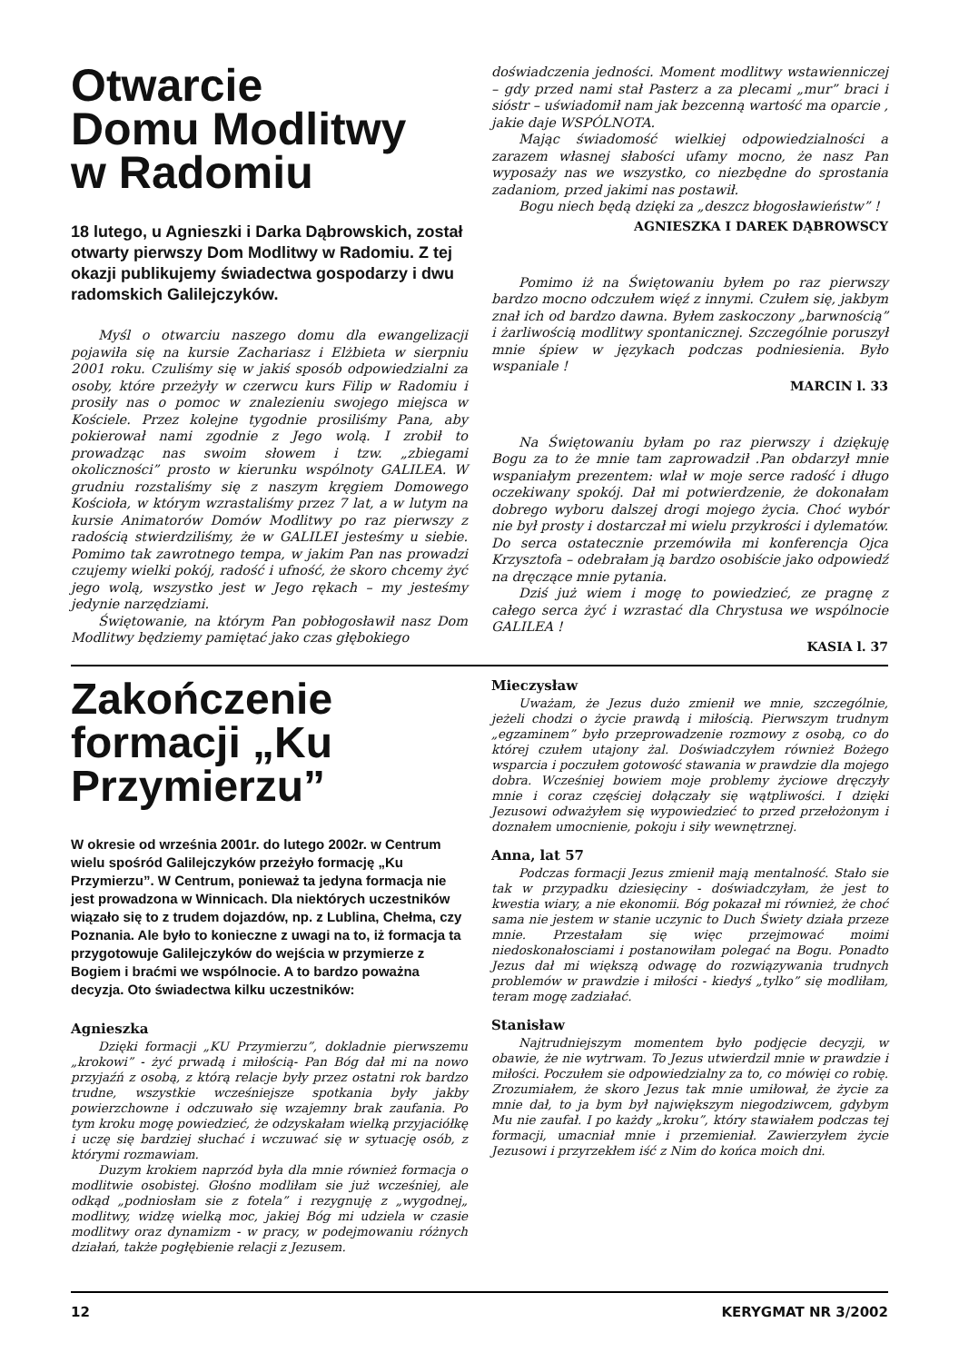Otwarcie
Domu Modlitwy
w Radomiu
18 lutego, u Agnieszki i Darka Dąbrowskich, został otwarty pierwszy Dom Modlitwy w Radomiu. Z tej okazji publikujemy świadectwa gospodarzy i dwu radomskich Galilejczyków.
Myśl o otwarciu naszego domu dla ewangelizacji pojawiła się na kursie Zachariasz i Elżbieta w sierpniu 2001 roku. Czuliśmy się w jakiś sposób odpowiedzialni za osoby, które przeżyły w czerwcu kurs Filip w Radomiu i prosiły nas o pomoc w znalezieniu swojego miejsca w Kościele. Przez kolejne tygodnie prosiliśmy Pana, aby pokierował nami zgodnie z Jego wolą. I zrobił to prowadząc nas swoim słowem i tzw. „zbiegami okoliczności” prosto w kierunku wspólnoty GALILEA. W grudniu rozstaliśmy się z naszym kręgiem Domowego Kościoła, w którym wzrastaliśmy przez 7 lat, a w lutym na kursie Animatorów Domów Modlitwy po raz pierwszy z radością stwierdziliśmy, że w GALILEI jesteśmy u siebie. Pomimo tak zawrotnego tempa, w jakim Pan nas prowadzi czujemy wielki pokój, radość i ufność, że skoro chcemy żyć jego wolą, wszystko jest w Jego rękach – my jesteśmy jedynie narzędziami.
Świętowanie, na którym Pan pobłogosławił nasz Dom Modlitwy będziemy pamiętać jako czas głębokiego
doświadczenia jedności. Moment modlitwy wstawienniczej – gdy przed nami stał Pasterz a za plecami „mur” braci i sióstr – uświadomił nam jak bezcenną wartość ma oparcie , jakie daje WSPÓLNOTA.
Mając świadomość wielkiej odpowiedzialności a zarazem własnej słabości ufamy mocno, że nasz Pan wyposaży nas we wszystko, co niezbędne do sprostania zadaniom, przed jakimi nas postawił.
Bogu niech będą dzięki za „deszcz błogosławieństw” !
AGNIESZKA I DAREK DĄBROWSCY
Pomimo iż na Świętowaniu byłem po raz pierwszy bardzo mocno odczułem więź z innymi. Czułem się, jakbym znał ich od bardzo dawna. Byłem zaskoczony „barwnością” i żarliwością modlitwy spontanicznej. Szczególnie poruszył mnie śpiew w językach podczas podniesienia. Było wspaniale !
MARCIN l. 33
Na Świętowaniu byłam po raz pierwszy i dziękuję Bogu za to że mnie tam zaprowadził .Pan obdarzył mnie wspaniałym prezentem: wlał w moje serce radość i długo oczekiwany spokój. Dał mi potwierdzenie, że dokonałam dobrego wyboru dalszej drogi mojego życia. Choć wybór nie był prosty i dostarczał mi wielu przykrości i dylematów. Do serca ostatecznie przemówiła mi konferencja Ojca Krzysztofa – odebrałam ją bardzo osobiście jako odpowiedź na dręczące mnie pytania.
Dziś już wiem i mogę to powiedzieć, ze pragnę z całego serca żyć i wzrastać dla Chrystusa we wspólnocie GALILEA !
KASIA l. 37
Zakończenie formacji „Ku Przymierzu”
W okresie od września 2001r. do lutego 2002r. w Centrum wielu spośród Galilejczyków przeżyło formację „Ku Przymierzu”. W Centrum, ponieważ ta jedyna formacja nie jest prowadzona w Winnicach. Dla niektórych uczestników wiązało się to z trudem dojazdów, np. z Lublina, Chełma, czy Poznania. Ale było to konieczne z uwagi na to, iż formacja ta przygotowuje Galilejczyków do wejścia w przymierze z Bogiem i braćmi we wspólnocie. A to bardzo poważna decyzja. Oto świadectwa kilku uczestników:
Agnieszka
Dzięki formacji „KU Przymierzu”, dokladnie pierwszemu „krokowi” - żyć prwadą i miłością- Pan Bóg dał mi na nowo przyjaźń z osobą, z którą relacje były przez ostatni rok bardzo trudne, wszystkie wcześniejsze spotkania były jakby powierzchowne i odczuwało się wzajemny brak zaufania. Po tym kroku mogę powiedzieć, że odzyskałam wielką przyjaciółkę i uczę się bardziej słuchać i wczuwać się w sytuację osób, z którymi rozmawiam.
Duzym krokiem naprzód była dla mnie również formacja o modlitwie osobistej. Głośno modliłam sie już wcześniej, ale odkąd „podniosłam sie z fotela” i rezygnuję z „wygodnej„ modlitwy, widzę wielką moc, jakiej Bóg mi udziela w czasie modlitwy oraz dynamizm - w pracy, w podejmowaniu różnych działań, także pogłębienie relacji z Jezusem.
Mieczysław
Uważam, że Jezus dużo zmienił we mnie, szczególnie, jeżeli chodzi o życie prawdą i miłością. Pierwszym trudnym „egzaminem” było przeprowadzenie rozmowy z osobą, co do której czułem utajony żal. Doświadczyłem również Bożego wsparcia i poczułem gotowość stawania w prawdzie dla mojego dobra. Wcześniej bowiem moje problemy życiowe dręczyły mnie i coraz częściej dołączały się wątpliwości. I dzięki Jezusowi odważyłem się wypowiedzieć to przed przełożonym i doznałem umocnienie, pokoju i siły wewnętrznej.
Anna, lat 57
Podczas formacji Jezus zmienił mają mentalność. Stało sie tak w przypadku dziesięciny - doświadczyłam, że jest to kwestia wiary, a nie ekonomii. Bóg pokazał mi również, że choć sama nie jestem w stanie uczynic to Duch Świety działa przeze mnie. Przestałam się więc przejmować moimi niedoskonałosciami i postanowiłam polegać na Bogu. Ponadto Jezus dał mi większą odwagę do rozwiązywania trudnych problemów w prawdzie i miłości - kiedyś „tylko” się modliłam, teram mogę zadziałać.
Stanisław
Najtrudniejszym momentem było podjęcie decyzji, w obawie, że nie wytrwam. To Jezus utwierdzil mnie w prawdzie i miłości. Poczułem sie odpowiedzialny za to, co mówięi co robię. Zrozumiałem, że skoro Jezus tak mnie umiłował, że życie za mnie dał, to ja bym był największym niegodziwcem, gdybym Mu nie zaufał. I po każdy „kroku”, który stawiałem podczas tej formacji, umacniał mnie i przemieniał. Zawierzyłem życie Jezusowi i przyrzekłem iść z Nim do końca moich dni.
12 KERYGMAT NR 3/2002